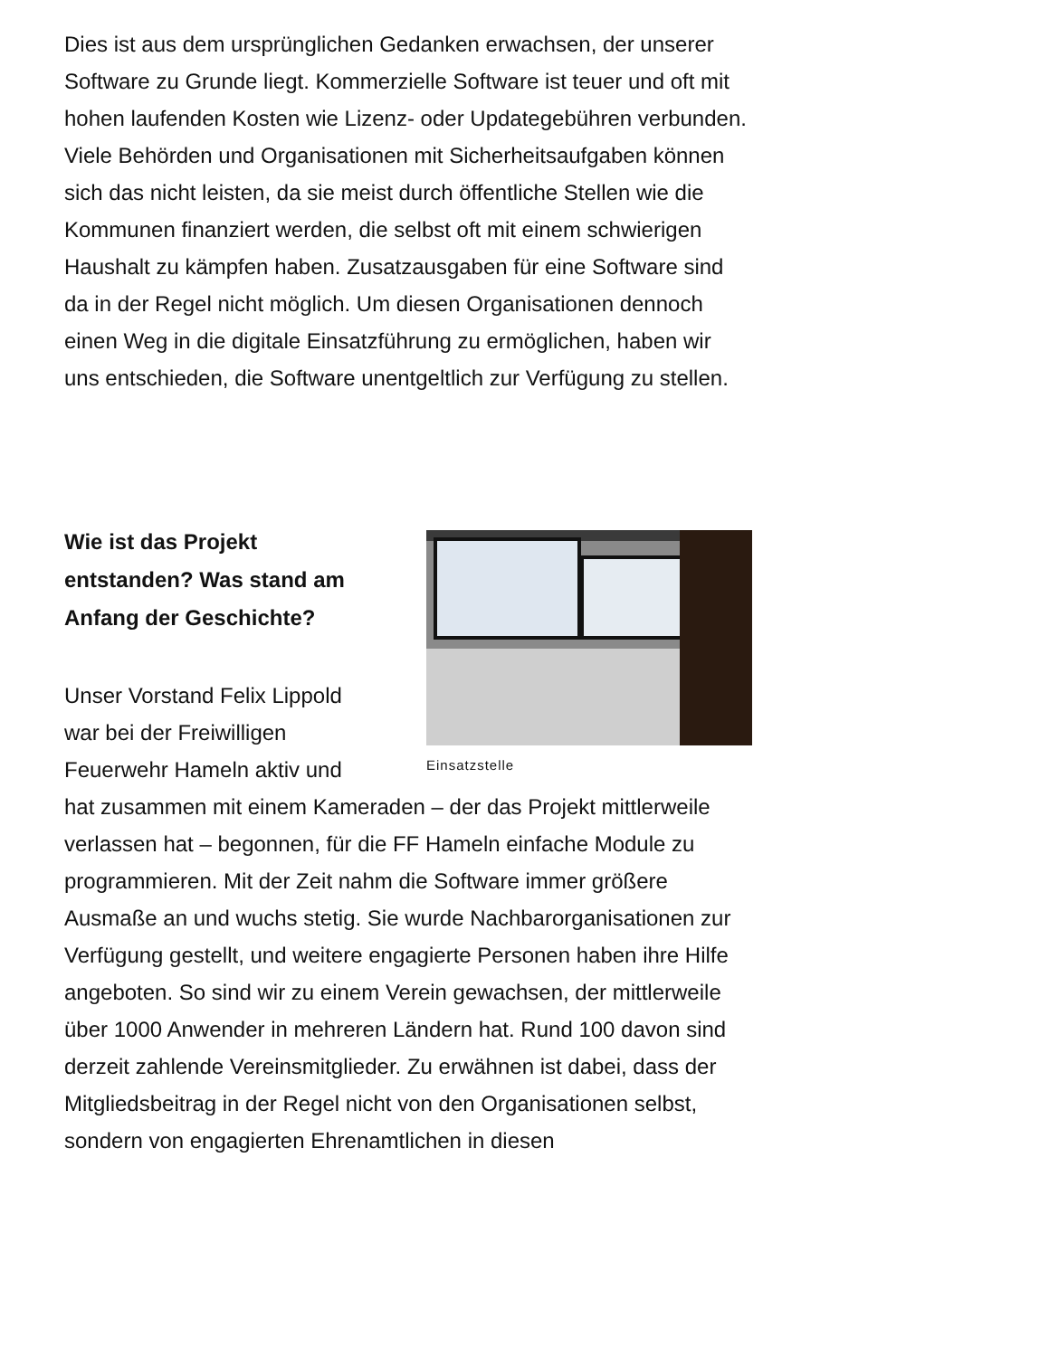Dies ist aus dem ursprünglichen Gedanken erwachsen, der unserer Software zu Grunde liegt. Kommerzielle Software ist teuer und oft mit hohen laufenden Kosten wie Lizenz- oder Updategebühren verbunden. Viele Behörden und Organisationen mit Sicherheitsaufgaben können sich das nicht leisten, da sie meist durch öffentliche Stellen wie die Kommunen finanziert werden, die selbst oft mit einem schwierigen Haushalt zu kämpfen haben. Zusatzausgaben für eine Software sind da in der Regel nicht möglich. Um diesen Organisationen dennoch einen Weg in die digitale Einsatzführung zu ermöglichen, haben wir uns entschieden, die Software unentgeltlich zur Verfügung zu stellen.
Einsatzstelle
Wie ist das Projekt entstanden? Was stand am Anfang der Geschichte?
Unser Vorstand Felix Lippold war bei der Freiwilligen Feuerwehr Hameln aktiv und hat zusammen mit einem Kameraden – der das Projekt mittlerweile verlassen hat – begonnen, für die FF Hameln einfache Module zu programmieren. Mit der Zeit nahm die Software immer größere Ausmaße an und wuchs stetig. Sie wurde Nachbarorganisationen zur Verfügung gestellt, und weitere engagierte Personen haben ihre Hilfe angeboten. So sind wir zu einem Verein gewachsen, der mittlerweile über 1000 Anwender in mehreren Ländern hat. Rund 100 davon sind derzeit zahlende Vereinsmitglieder. Zu erwähnen ist dabei, dass der Mitgliedsbeitrag in der Regel nicht von den Organisationen selbst, sondern von engagierten Ehrenamtlichen in diesen